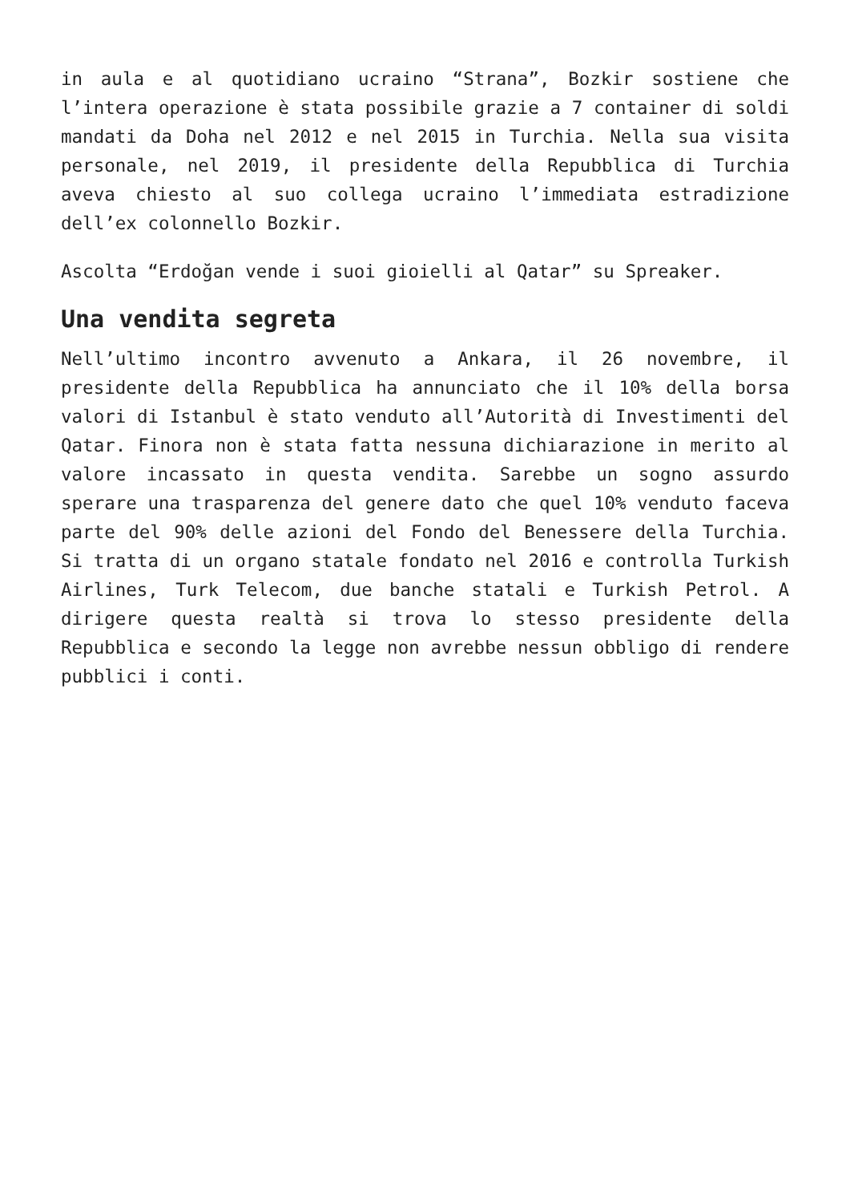in aula e al quotidiano ucraino “Strana”, Bozkir sostiene che l’intera operazione è stata possibile grazie a 7 container di soldi mandati da Doha nel 2012 e nel 2015 in Turchia. Nella sua visita personale, nel 2019, il presidente della Repubblica di Turchia aveva chiesto al suo collega ucraino l’immediata estradizione dell’ex colonnello Bozkir.
Ascolta “Erdoğan vende i suoi gioielli al Qatar” su Spreaker.
Una vendita segreta
Nell’ultimo incontro avvenuto a Ankara, il 26 novembre, il presidente della Repubblica ha annunciato che il 10% della borsa valori di Istanbul è stato venduto all’Autorità di Investimenti del Qatar. Finora non è stata fatta nessuna dichiarazione in merito al valore incassato in questa vendita. Sarebbe un sogno assurdo sperare una trasparenza del genere dato che quel 10% venduto faceva parte del 90% delle azioni del Fondo del Benessere della Turchia. Si tratta di un organo statale fondato nel 2016 e controlla Turkish Airlines, Turk Telecom, due banche statali e Turkish Petrol. A dirigere questa realtà si trova lo stesso presidente della Repubblica e secondo la legge non avrebbe nessun obbligo di rendere pubblici i conti.